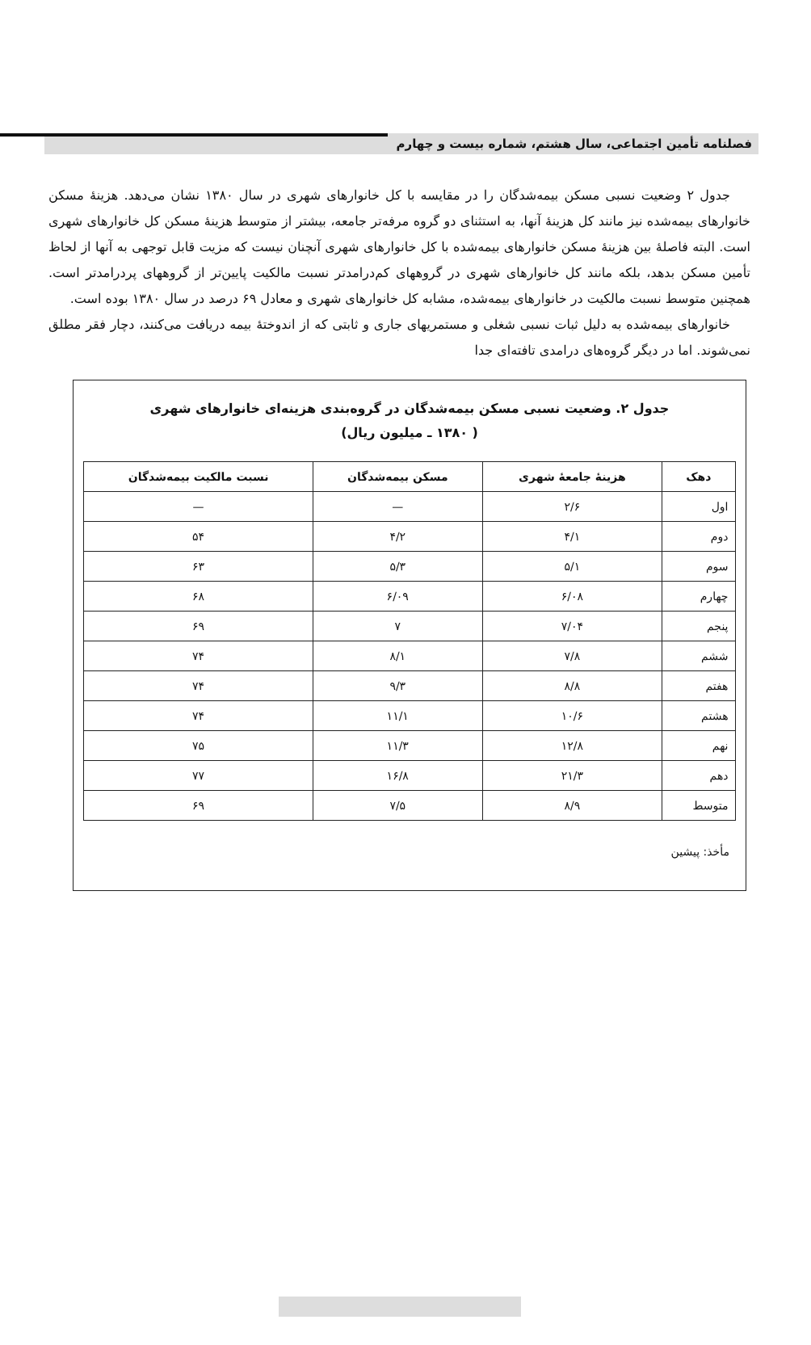فصلنامه تأمین اجتماعی، سال هشتم، شماره بیست و چهارم
جدول ۲ وضعیت نسبی مسکن بیمه‌شدگان را در مقایسه با کل خانوارهای شهری در سال ۱۳۸۰ نشان می‌دهد. هزینهٔ مسکن خانوارهای بیمه‌شده نیز مانند کل هزینهٔ آنها، به استثنای دو گروه مرفه‌تر جامعه، بیشتر از متوسط هزینهٔ مسکن کل خانوارهای شهری است. البته فاصلهٔ بین هزینهٔ مسکن خانوارهای بیمه‌شده با کل خانوارهای شهری آنچنان نیست که مزیت قابل توجهی به آنها از لحاظ تأمین مسکن بدهد، بلکه مانند کل خانوارهای شهری در گروههای کم‌درامدتر نسبت مالکیت پایین‌تر از گروههای پردرامدتر است. همچنین متوسط نسبت مالکیت در خانوارهای بیمه‌شده، مشابه کل خانوارهای شهری و معادل ۶۹ درصد در سال ۱۳۸۰ بوده است.
خانوارهای بیمه‌شده به دلیل ثبات نسبی شغلی و مستمریهای جاری و ثابتی که از اندوختهٔ بیمه دریافت می‌کنند، دچار فقر مطلق نمی‌شوند. اما در دیگر گروه‌های درامدی تافته‌ای جدا
جدول ۲. وضعیت نسبی مسکن بیمه‌شدگان در گروه‌بندی هزینه‌ای خانوارهای شهری
( ۱۳۸۰ ـ میلیون ریال)
| دهک | هزینهٔ جامعهٔ شهری | مسکن بیمه‌شدگان | نسبت مالکیت بیمه‌شدگان |
| --- | --- | --- | --- |
| اول | ۲/۶ | — | — |
| دوم | ۴/۱ | ۴/۲ | ۵۴ |
| سوم | ۵/۱ | ۵/۳ | ۶۳ |
| چهارم | ۶/۰۸ | ۶/۰۹ | ۶۸ |
| پنجم | ۷/۰۴ | ۷ | ۶۹ |
| ششم | ۷/۸ | ۸/۱ | ۷۴ |
| هفتم | ۸/۸ | ۹/۳ | ۷۴ |
| هشتم | ۱۰/۶ | ۱۱/۱ | ۷۴ |
| نهم | ۱۲/۸ | ۱۱/۳ | ۷۵ |
| دهم | ۲۱/۳ | ۱۶/۸ | ۷۷ |
| متوسط | ۸/۹ | ۷/۵ | ۶۹ |
مأخذ: پیشین